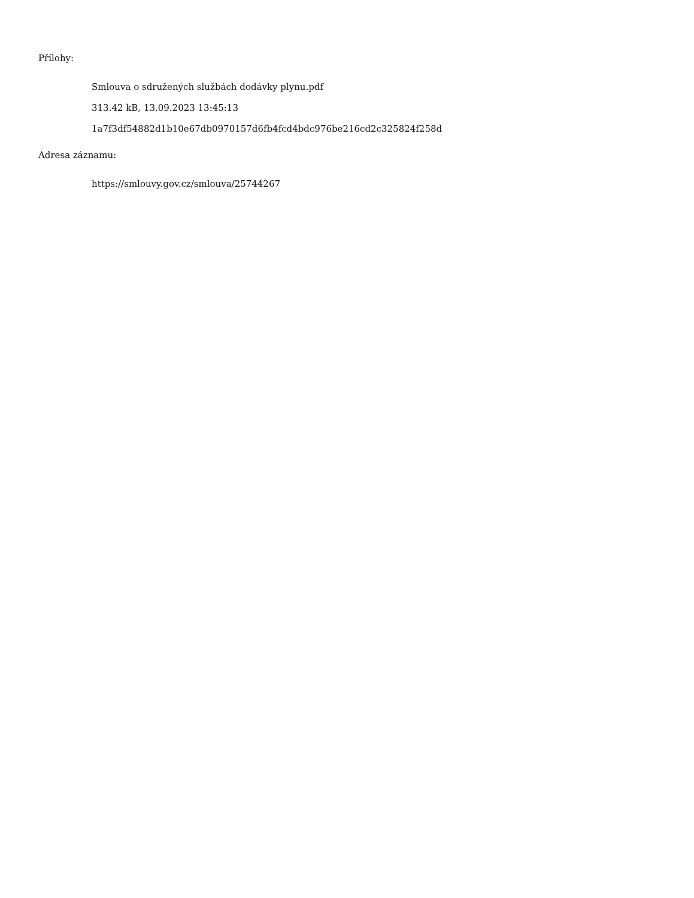Přílohy:
Smlouva o sdružených službách dodávky plynu.pdf
313.42 kB, 13.09.2023 13:45:13
1a7f3df54882d1b10e67db0970157d6fb4fcd4bdc976be216cd2c325824f258d
Adresa záznamu:
https://smlouvy.gov.cz/smlouva/25744267